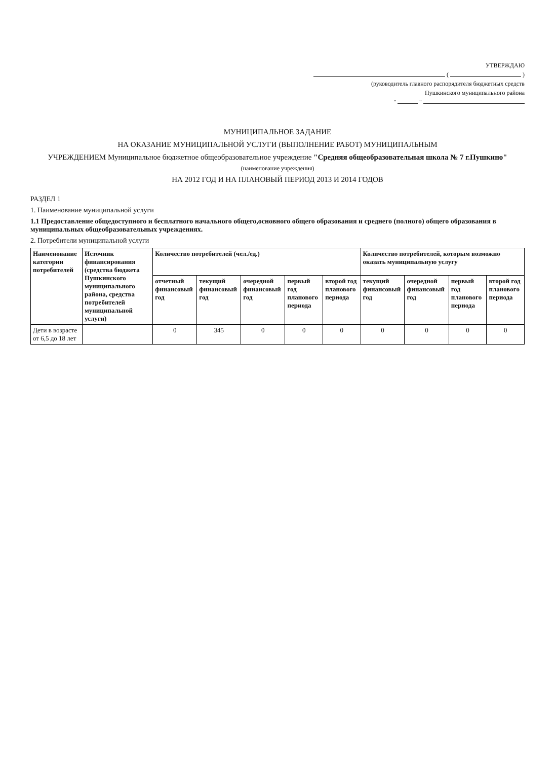УТВЕРЖДАЮ
( )
(руководитель главного распорядителя бюджетных средств
Пушкинского муниципального района
" "
МУНИЦИПАЛЬНОЕ ЗАДАНИЕ
НА ОКАЗАНИЕ МУНИЦИПАЛЬНОЙ УСЛУГИ (ВЫПОЛНЕНИЕ РАБОТ) МУНИЦИПАЛЬНЫМ
УЧРЕЖДЕНИЕМ Муниципальное бюджетное общеобразовательное учреждение "Средняя общеобразовательная школа № 7 г.Пушкино"
(наименование учреждения)
НА 2012 ГОД И НА ПЛАНОВЫЙ ПЕРИОД 2013 И 2014 ГОДОВ
РАЗДЕЛ 1
1. Наименование муниципальной услуги
1.1 Предоставление общедоступного и бесплатного начального общего,основного общего образования и среднего (полного) общего образования в муниципальных общеобразовательных учреждениях.
2. Потребители муниципальной услуги
| Наименование категории потребителей | Источник финансирования (средства бюджета Пушкинского муниципального района, средства потребителей муниципальной услуги) | Количество потребителей (чел./ед.) | | | | | Количество потребителей, которым возможно оказать муниципальную услугу | | | |
| --- | --- | --- | --- | --- | --- | --- | --- | --- | --- | --- |
| | | отчетный финансовый год | текущий финансовый год | очередной финансовый год | первый год планового периода | второй год планового периода | текущий финансовый год | очередной финансовый год | первый год планового периода | второй год планового периода |
| Дети в возрасте от 6,5 до 18 лет | | 0 | 345 | 0 | 0 | 0 | 0 | 0 | 0 | 0 |